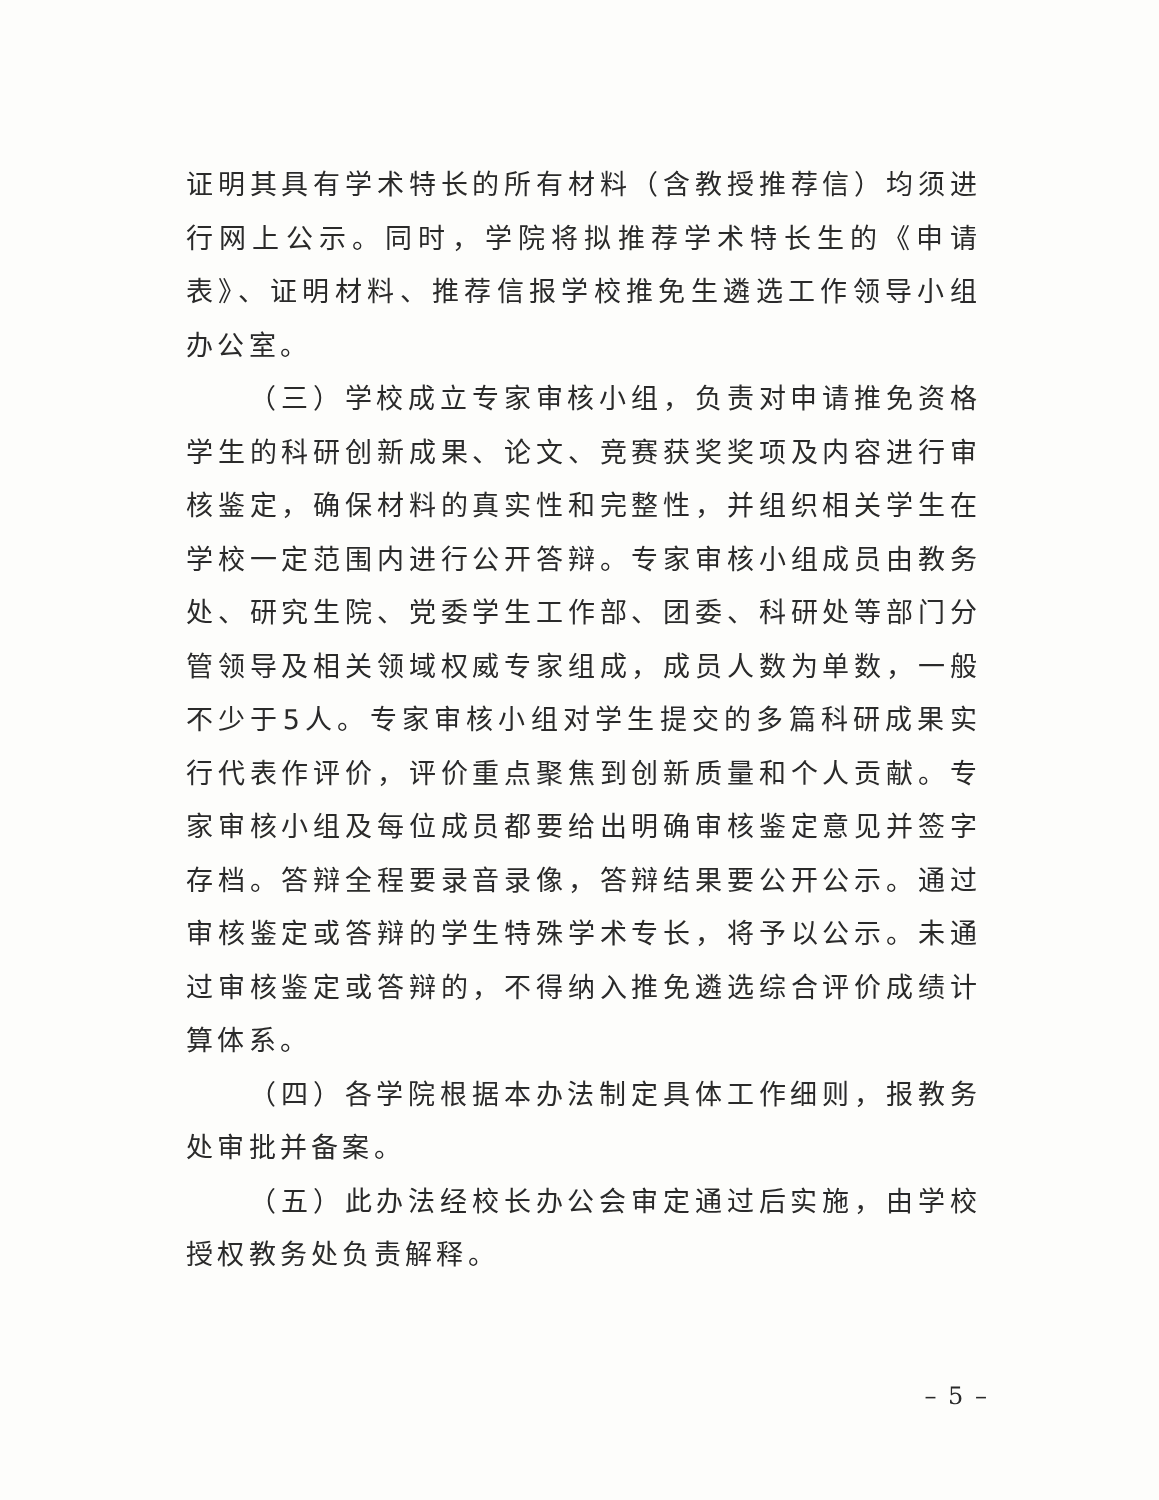证明其具有学术特长的所有材料（含教授推荐信）均须进行网上公示。同时，学院将拟推荐学术特长生的《申请表》、证明材料、推荐信报学校推免生遴选工作领导小组办公室。
（三）学校成立专家审核小组，负责对申请推免资格学生的科研创新成果、论文、竞赛获奖奖项及内容进行审核鉴定，确保材料的真实性和完整性，并组织相关学生在学校一定范围内进行公开答辩。专家审核小组成员由教务处、研究生院、党委学生工作部、团委、科研处等部门分管领导及相关领域权威专家组成，成员人数为单数，一般不少于5人。专家审核小组对学生提交的多篇科研成果实行代表作评价，评价重点聚焦到创新质量和个人贡献。专家审核小组及每位成员都要给出明确审核鉴定意见并签字存档。答辩全程要录音录像，答辩结果要公开公示。通过审核鉴定或答辩的学生特殊学术专长，将予以公示。未通过审核鉴定或答辩的，不得纳入推免遴选综合评价成绩计算体系。
（四）各学院根据本办法制定具体工作细则，报教务处审批并备案。
（五）此办法经校长办公会审定通过后实施，由学校授权教务处负责解释。
– 5 –